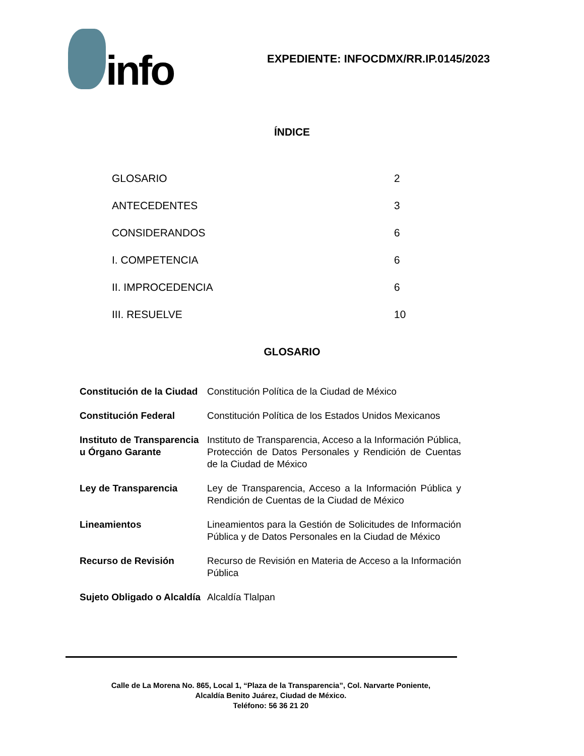info
EXPEDIENTE: INFOCDMX/RR.IP.0145/2023
ÍNDICE
| GLOSARIO | 2 |
| ANTECEDENTES | 3 |
| CONSIDERANDOS | 6 |
| I. COMPETENCIA | 6 |
| II. IMPROCEDENCIA | 6 |
| III. RESUELVE | 10 |
GLOSARIO
| Constitución de la Ciudad | Constitución Política de la Ciudad de México |
| Constitución Federal | Constitución Política de los Estados Unidos Mexicanos |
| Instituto de Transparencia u Órgano Garante | Instituto de Transparencia, Acceso a la Información Pública, Protección de Datos Personales y Rendición de Cuentas de la Ciudad de México |
| Ley de Transparencia | Ley de Transparencia, Acceso a la Información Pública y Rendición de Cuentas de la Ciudad de México |
| Lineamientos | Lineamientos para la Gestión de Solicitudes de Información Pública y de Datos Personales en la Ciudad de México |
| Recurso de Revisión | Recurso de Revisión en Materia de Acceso a la Información Pública |
| Sujeto Obligado o Alcaldía | Alcaldía Tlalpan |
Calle de La Morena No. 865, Local 1, “Plaza de la Transparencia”, Col. Narvarte Poniente,
Alcaldía Benito Juárez, Ciudad de México.
Teléfono: 56 36 21 20